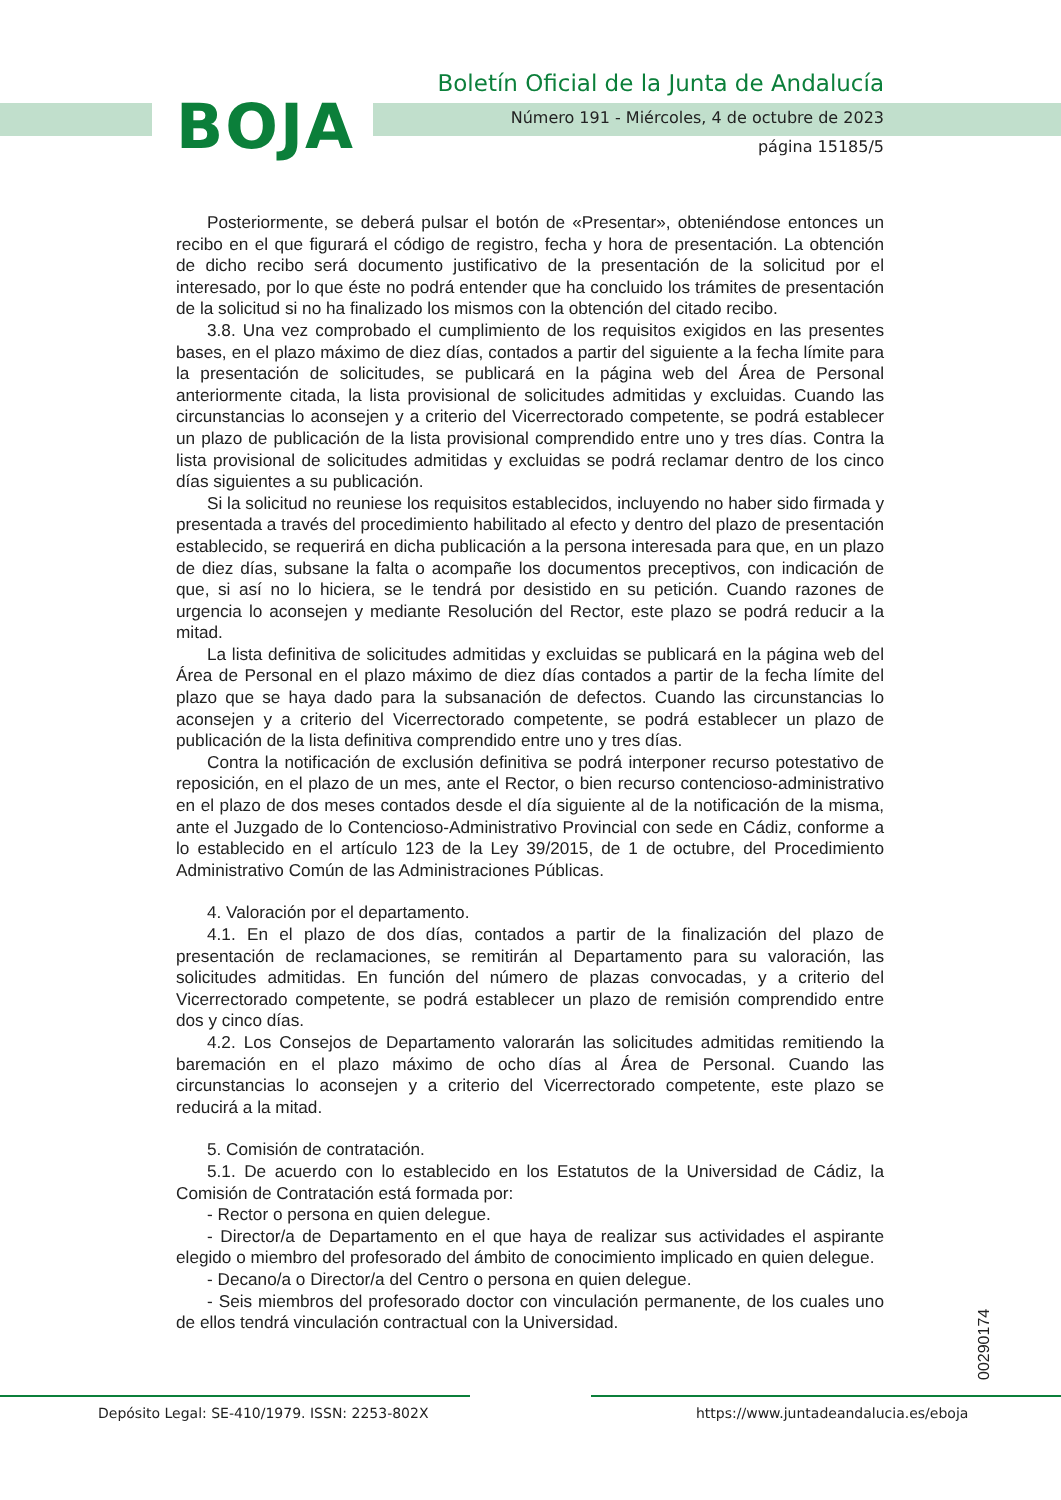BOJA
Boletín Oficial de la Junta de Andalucía
Número 191 - Miércoles, 4 de octubre de 2023
página 15185/5
Posteriormente, se deberá pulsar el botón de «Presentar», obteniéndose entonces un recibo en el que figurará el código de registro, fecha y hora de presentación. La obtención de dicho recibo será documento justificativo de la presentación de la solicitud por el interesado, por lo que éste no podrá entender que ha concluido los trámites de presentación de la solicitud si no ha finalizado los mismos con la obtención del citado recibo.
3.8. Una vez comprobado el cumplimiento de los requisitos exigidos en las presentes bases, en el plazo máximo de diez días, contados a partir del siguiente a la fecha límite para la presentación de solicitudes, se publicará en la página web del Área de Personal anteriormente citada, la lista provisional de solicitudes admitidas y excluidas. Cuando las circunstancias lo aconsejen y a criterio del Vicerrectorado competente, se podrá establecer un plazo de publicación de la lista provisional comprendido entre uno y tres días. Contra la lista provisional de solicitudes admitidas y excluidas se podrá reclamar dentro de los cinco días siguientes a su publicación.
Si la solicitud no reuniese los requisitos establecidos, incluyendo no haber sido firmada y presentada a través del procedimiento habilitado al efecto y dentro del plazo de presentación establecido, se requerirá en dicha publicación a la persona interesada para que, en un plazo de diez días, subsane la falta o acompañe los documentos preceptivos, con indicación de que, si así no lo hiciera, se le tendrá por desistido en su petición. Cuando razones de urgencia lo aconsejen y mediante Resolución del Rector, este plazo se podrá reducir a la mitad.
La lista definitiva de solicitudes admitidas y excluidas se publicará en la página web del Área de Personal en el plazo máximo de diez días contados a partir de la fecha límite del plazo que se haya dado para la subsanación de defectos. Cuando las circunstancias lo aconsejen y a criterio del Vicerrectorado competente, se podrá establecer un plazo de publicación de la lista definitiva comprendido entre uno y tres días.
Contra la notificación de exclusión definitiva se podrá interponer recurso potestativo de reposición, en el plazo de un mes, ante el Rector, o bien recurso contencioso-administrativo en el plazo de dos meses contados desde el día siguiente al de la notificación de la misma, ante el Juzgado de lo Contencioso-Administrativo Provincial con sede en Cádiz, conforme a lo establecido en el artículo 123 de la Ley 39/2015, de 1 de octubre, del Procedimiento Administrativo Común de las Administraciones Públicas.
4. Valoración por el departamento.
4.1. En el plazo de dos días, contados a partir de la finalización del plazo de presentación de reclamaciones, se remitirán al Departamento para su valoración, las solicitudes admitidas. En función del número de plazas convocadas, y a criterio del Vicerrectorado competente, se podrá establecer un plazo de remisión comprendido entre dos y cinco días.
4.2. Los Consejos de Departamento valorarán las solicitudes admitidas remitiendo la baremación en el plazo máximo de ocho días al Área de Personal. Cuando las circunstancias lo aconsejen y a criterio del Vicerrectorado competente, este plazo se reducirá a la mitad.
5. Comisión de contratación.
5.1. De acuerdo con lo establecido en los Estatutos de la Universidad de Cádiz, la Comisión de Contratación está formada por:
- Rector o persona en quien delegue.
- Director/a de Departamento en el que haya de realizar sus actividades el aspirante elegido o miembro del profesorado del ámbito de conocimiento implicado en quien delegue.
- Decano/a o Director/a del Centro o persona en quien delegue.
- Seis miembros del profesorado doctor con vinculación permanente, de los cuales uno de ellos tendrá vinculación contractual con la Universidad.
00290174
Depósito Legal: SE-410/1979. ISSN: 2253-802X
https://www.juntadeandalucia.es/eboja